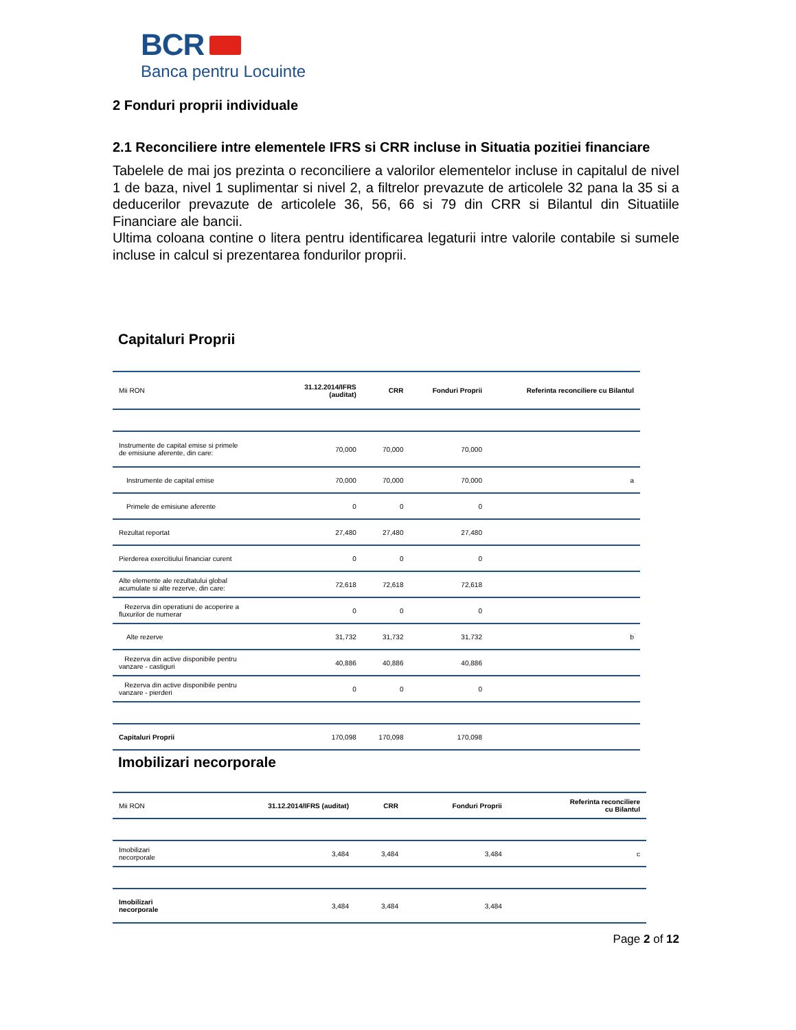BCR
Banca pentru Locuinte
2 Fonduri proprii individuale
2.1 Reconciliere intre elementele IFRS si CRR incluse in Situatia pozitiei financiare
Tabelele de mai jos prezinta o reconciliere a valorilor elementelor incluse in capitalul de nivel 1 de baza, nivel 1 suplimentar si nivel 2, a filtrelor prevazute de articolele 32 pana la 35 si a deducerilor prevazute de articolele 36, 56, 66 si 79 din CRR si Bilantul din Situatiile Financiare ale bancii.
Ultima coloana contine o litera pentru identificarea legaturii intre valorile contabile si sumele incluse in calcul si prezentarea fondurilor proprii.
Capitaluri Proprii
| Mii RON | 31.12.2014/IFRS (auditat) | CRR | Fonduri Proprii | Referinta reconciliere cu Bilantul |
| --- | --- | --- | --- | --- |
| Instrumente de capital emise si primele de emisiune aferente, din care: | 70,000 | 70,000 | 70,000 | |
| Instrumente de capital emise | 70,000 | 70,000 | 70,000 | a |
| Primele de emisiune aferente | 0 | 0 | 0 | |
| Rezultat reportat | 27,480 | 27,480 | 27,480 | |
| Pierderea exercitiului financiar curent | 0 | 0 | 0 | |
| Alte elemente ale rezultatului global acumulate si alte rezerve, din care: | 72,618 | 72,618 | 72,618 | |
| Rezerva din operatiuni de acoperire a fluxurilor de numerar | 0 | 0 | 0 | |
| Alte rezerve | 31,732 | 31,732 | 31,732 | b |
| Rezerva din active disponibile pentru vanzare - castiguri | 40,886 | 40,886 | 40,886 | |
| Rezerva din active disponibile pentru vanzare - pierderi | 0 | 0 | 0 | |
| Capitaluri Proprii | 170,098 | 170,098 | 170,098 | |
Imobilizari necorporale
| Mii RON | 31.12.2014/IFRS (auditat) | CRR | Fonduri Proprii | Referinta reconciliere cu Bilantul |
| --- | --- | --- | --- | --- |
| Imobilizari necorporale | 3,484 | 3,484 | 3,484 | c |
| Imobilizari necorporale | 3,484 | 3,484 | 3,484 | |
Page 2 of 12